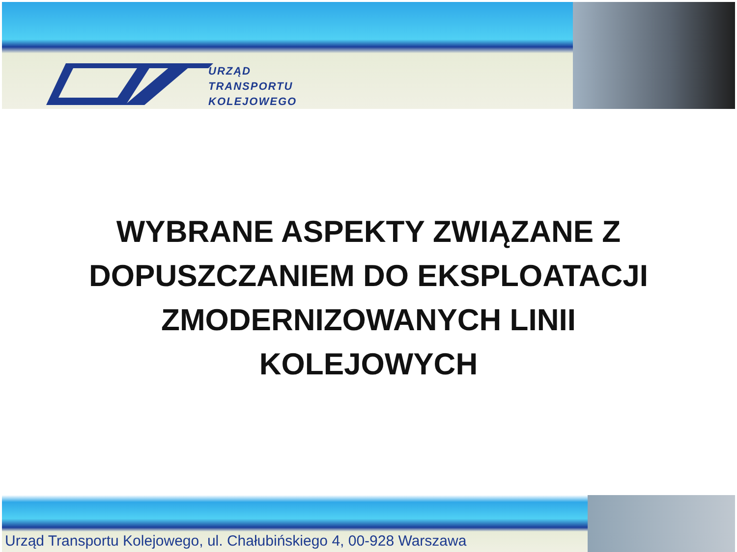URZĄD
TRANSPORTU
KOLEJOWEGO
WYBRANE ASPEKTY ZWIĄZANE Z DOPUSZCZANIEM DO EKSPLOATACJI ZMODERNIZOWANYCH LINII KOLEJOWYCH
Urząd Transportu Kolejowego, ul. Chałubińskiego 4, 00-928 Warszawa